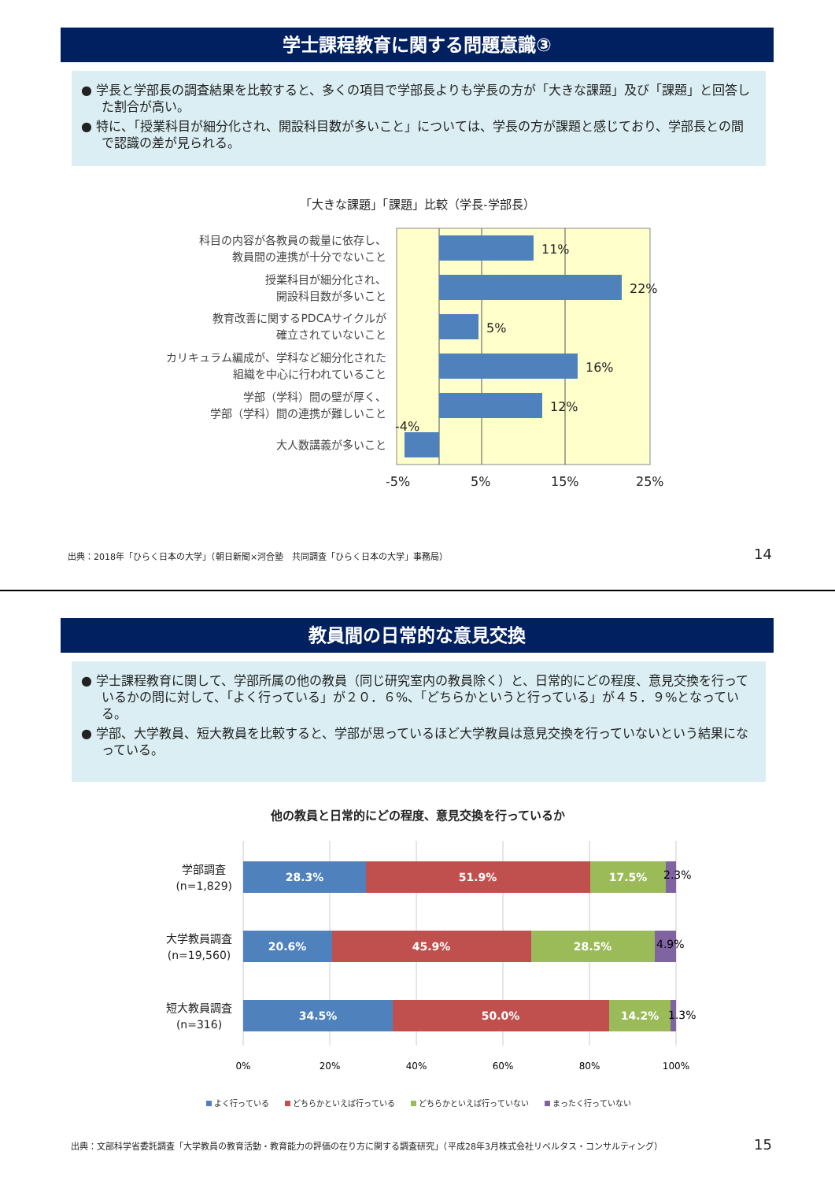学士課程教育に関する問題意識③
● 学長と学部長の調査結果を比較すると、多くの項目で学部長よりも学長の方が「大きな課題」及び「課題」と回答した割合が高い。
● 特に、「授業科目が細分化され、開設科目数が多いこと」については、学長の方が課題と感じており、学部長との間で認識の差が見られる。
「大きな課題」「課題」比較（学長-学部長）
科目の内容が各教員の裁量に依存し、
教員間の連携が十分でないこと
授業科目が細分化され、
開設科目数が多いこと
教育改善に関するPDCAサイクルが
確立されていないこと
カリキュラム編成が、学科など細分化された
組織を中心に行われていること
学部（学科）間の壁が厚く、
学部（学科）間の連携が難しいこと
大人数講義が多いこと
11%
22%
5%
16%
12%
-4%
-5%
5%
15%
25%
出典：2018年「ひらく日本の大学」（朝日新聞×河合塾　共同調査「ひらく日本の大学」事務局）
14
教員間の日常的な意見交換
● 学士課程教育に関して、学部所属の他の教員（同じ研究室内の教員除く）と、日常的にどの程度、意見交換を行っているかの問に対して、「よく行っている」が２０．６%、「どちらかというと行っている」が４５．９%となっている。
● 学部、大学教員、短大教員を比較すると、学部が思っているほど大学教員は意見交換を行っていないという結果になっている。
他の教員と日常的にどの程度、意見交換を行っているか
学部調査
(n=1,829)
大学教員調査
(n=19,560)
短大教員調査
(n=316)
28.3%
51.9%
17.5%
20.6%
45.9%
28.5%
34.5%
50.0%
14.2%
2.3%
4.9%
1.3%
0%
20%
40%
60%
80%
100%
よく行っている　　 どちらかといえば行っている　　 どちらかといえば行っていない　　 まったく行っていない
出典：文部科学省委託調査「大学教員の教育活動・教育能力の評価の在り方に関する調査研究」（平成28年3月株式会社リベルタス・コンサルティング）
15